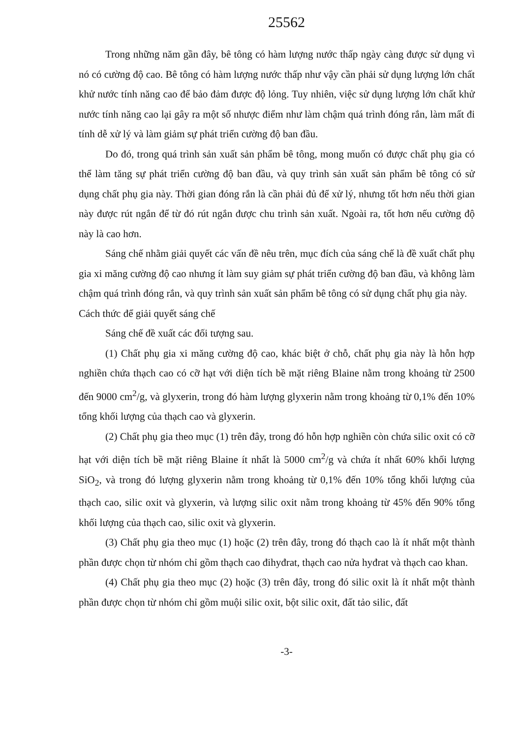25562
Trong những năm gần đây, bê tông có hàm lượng nước thấp ngày càng được sử dụng vì nó có cường độ cao. Bê tông có hàm lượng nước thấp như vậy cần phải sử dụng lượng lớn chất khử nước tính năng cao để bảo đảm được độ lỏng. Tuy nhiên, việc sử dụng lượng lớn chất khử nước tính năng cao lại gây ra một số nhược điểm như làm chậm quá trình đóng rắn, làm mất đi tính dễ xử lý và làm giảm sự phát triển cường độ ban đầu.
Do đó, trong quá trình sản xuất sản phẩm bê tông, mong muốn có được chất phụ gia có thể làm tăng sự phát triển cường độ ban đầu, và quy trình sản xuất sản phẩm bê tông có sử dụng chất phụ gia này. Thời gian đóng rắn là cần phải đủ để xử lý, nhưng tốt hơn nếu thời gian này được rút ngắn để từ đó rút ngắn được chu trình sản xuất. Ngoài ra, tốt hơn nếu cường độ này là cao hơn.
Sáng chế nhằm giải quyết các vấn đề nêu trên, mục đích của sáng chế là đề xuất chất phụ gia xi măng cường độ cao nhưng ít làm suy giảm sự phát triển cường độ ban đầu, và không làm chậm quá trình đóng rắn, và quy trình sản xuất sản phẩm bê tông có sử dụng chất phụ gia này.
Cách thức để giải quyết sáng chế
Sáng chế đề xuất các đối tượng sau.
(1) Chất phụ gia xi măng cường độ cao, khác biệt ở chỗ, chất phụ gia này là hỗn hợp nghiền chứa thạch cao có cỡ hạt với diện tích bề mặt riêng Blaine nằm trong khoảng từ 2500 đến 9000 cm<sup>2</sup>/g, và glyxerin, trong đó hàm lượng glyxerin nằm trong khoảng từ 0,1% đến 10% tổng khối lượng của thạch cao và glyxerin.
(2) Chất phụ gia theo mục (1) trên đây, trong đó hỗn hợp nghiền còn chứa silic oxit có cỡ hạt với diện tích bề mặt riêng Blaine ít nhất là 5000 cm<sup>2</sup>/g và chứa ít nhất 60% khối lượng SiO<sub>2</sub>, và trong đó lượng glyxerin nằm trong khoảng từ 0,1% đến 10% tổng khối lượng của thạch cao, silic oxit và glyxerin, và lượng silic oxit nằm trong khoảng từ 45% đến 90% tổng khối lượng của thạch cao, silic oxit và glyxerin.
(3) Chất phụ gia theo mục (1) hoặc (2) trên đây, trong đó thạch cao là ít nhất một thành phần được chọn từ nhóm chỉ gồm thạch cao đihyđrat, thạch cao nửa hyđrat và thạch cao khan.
(4) Chất phụ gia theo mục (2) hoặc (3) trên đây, trong đó silic oxit là ít nhất một thành phần được chọn từ nhóm chỉ gồm muội silic oxit, bột silic oxit, đất tảo silic, đất
-3-